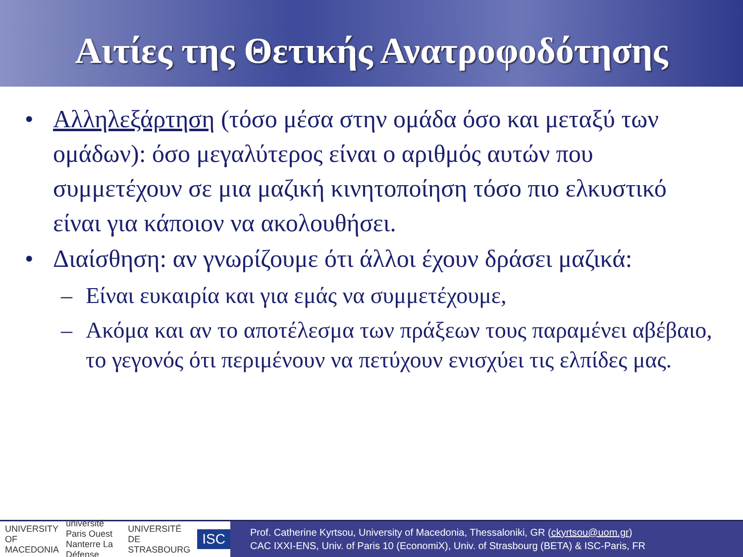Αιτίες της Θετικής Ανατροφοδότησης
• Αλληλεξάρτηση (τόσο μέσα στην ομάδα όσο και μεταξύ των ομάδων): όσο μεγαλύτερος είναι ο αριθμός αυτών που συμμετέχουν σε μια μαζική κινητοποίηση τόσο πιο ελκυστικό είναι για κάποιον να ακολουθήσει.
• Διαίσθηση: αν γνωρίζουμε ότι άλλοι έχουν δράσει μαζικά:
– Είναι ευκαιρία και για εμάς να συμμετέχουμε,
– Ακόμα και αν το αποτέλεσμα των πράξεων τους παραμένει αβέβαιο, το γεγονός ότι περιμένουν να πετύχουν ενισχύει τις ελπίδες μας.
UNIVERSITY OF MACEDONIA université Paris Ouest Nanterre La Défense UNIVERSITÉ DE STRASBOURG ISC
Prof. Catherine Kyrtsou, University of Macedonia, Thessaloniki, GR (ckyrtsou@uom.gr)
CAC IXXI-ENS, Univ. of Paris 10 (EconomiX), Univ. of Strasbourg (BETA) & ISC-Paris, FR